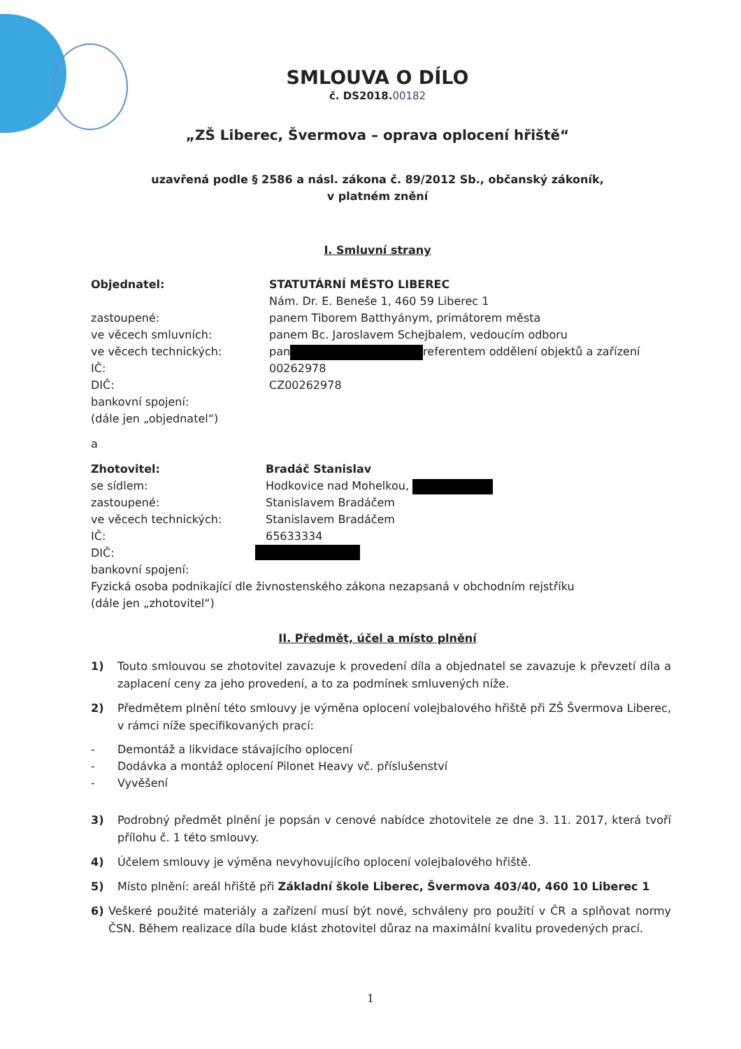SMLOUVA O DÍLO
č. DS2018.00182
„ZŠ Liberec, Švermova – oprava oplocení hřiště“
uzavřená podle § 2586 a násl. zákona č. 89/2012 Sb., občanský zákoník,
v platném znění
I. Smluvní strany
Objednatel: STATUTÁRNÍ MĚSTO LIBEREC
Nám. Dr. E. Beneše 1, 460 59 Liberec 1
zastoupené: panem Tiborem Batthyánym, primátorem města
ve věcech smluvních: panem Bc. Jaroslavem Schejbalem, vedoucím odboru
ve věcech technických: pan referentem oddělení objektů a zařízení
IČ: 00262978
DIČ: CZ00262978
bankovní spojení:
(dále jen „objednatel“)
a
Zhotovitel: Bradáč Stanislav
se sídlem: Hodkovice nad Mohelkou,
zastoupené: Stanislavem Bradáčem
ve věcech technických: Stanislavem Bradáčem
IČ: 65633334
DIČ:
bankovní spojení:
Fyzická osoba podnikající dle živnostenského zákona nezapsaná v obchodním rejstříku
(dále jen „zhotovitel“)
II. Předmět, účel a místo plnění
1) Touto smlouvou se zhotovitel zavazuje k provedení díla a objednatel se zavazuje k převzetí díla a zaplacení ceny za jeho provedení, a to za podmínek smluvených níže.
2) Předmětem plnění této smlouvy je výměna oplocení volejbalového hřiště při ZŠ Švermova Liberec, v rámci níže specifikovaných prací:
- Demontáž a likvidace stávajícího oplocení
- Dodávka a montáž oplocení Pilonet Heavy vč. příslušenství
- Vyvěšení
3) Podrobný předmět plnění je popsán v cenové nabídce zhotovitele ze dne 3. 11. 2017, která tvoří přílohu č. 1 této smlouvy.
4) Účelem smlouvy je výměna nevyhovujícího oplocení volejbalového hřiště.
5) Místo plnění: areál hřiště při Základní škole Liberec, Švermova 403/40, 460 10 Liberec 1
6) Veškeré použité materiály a zařízení musí být nové, schváleny pro použití v ČR a splňovat normy ČSN. Během realizace díla bude klást zhotovitel důraz na maximální kvalitu provedených prací.
1